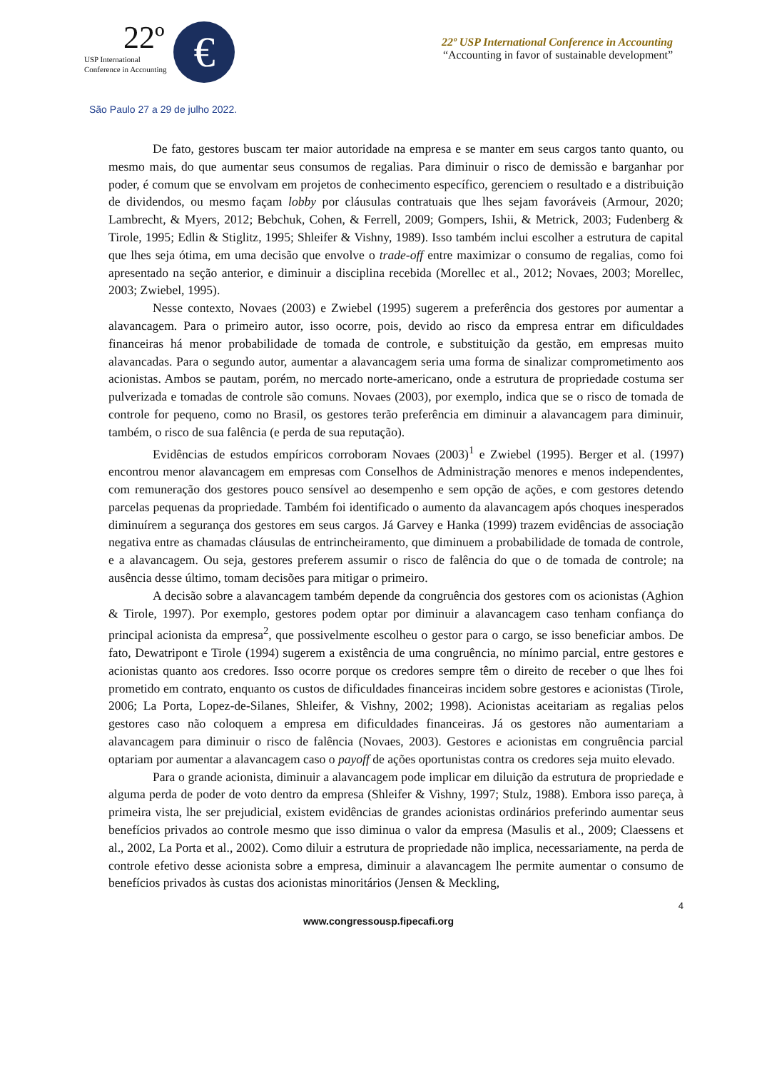22º
USP International
Conference in Accounting
€
22º USP International Conference in Accounting
“Accounting in favor of sustainable development”
São Paulo 27 a 29 de julho 2022.
De fato, gestores buscam ter maior autoridade na empresa e se manter em seus cargos tanto quanto, ou mesmo mais, do que aumentar seus consumos de regalias. Para diminuir o risco de demissão e barganhar por poder, é comum que se envolvam em projetos de conhecimento específico, gerenciem o resultado e a distribuição de dividendos, ou mesmo façam lobby por cláusulas contratuais que lhes sejam favoráveis (Armour, 2020; Lambrecht, & Myers, 2012; Bebchuk, Cohen, & Ferrell, 2009; Gompers, Ishii, & Metrick, 2003; Fudenberg & Tirole, 1995; Edlin & Stiglitz, 1995; Shleifer & Vishny, 1989). Isso também inclui escolher a estrutura de capital que lhes seja ótima, em uma decisão que envolve o trade-off entre maximizar o consumo de regalias, como foi apresentado na seção anterior, e diminuir a disciplina recebida (Morellec et al., 2012; Novaes, 2003; Morellec, 2003; Zwiebel, 1995).
Nesse contexto, Novaes (2003) e Zwiebel (1995) sugerem a preferência dos gestores por aumentar a alavancagem. Para o primeiro autor, isso ocorre, pois, devido ao risco da empresa entrar em dificuldades financeiras há menor probabilidade de tomada de controle, e substituição da gestão, em empresas muito alavancadas. Para o segundo autor, aumentar a alavancagem seria uma forma de sinalizar comprometimento aos acionistas. Ambos se pautam, porém, no mercado norte-americano, onde a estrutura de propriedade costuma ser pulverizada e tomadas de controle são comuns. Novaes (2003), por exemplo, indica que se o risco de tomada de controle for pequeno, como no Brasil, os gestores terão preferência em diminuir a alavancagem para diminuir, também, o risco de sua falência (e perda de sua reputação).
Evidências de estudos empíricos corroboram Novaes (2003)<sup>1</sup> e Zwiebel (1995). Berger et al. (1997) encontrou menor alavancagem em empresas com Conselhos de Administração menores e menos independentes, com remuneração dos gestores pouco sensível ao desempenho e sem opção de ações, e com gestores detendo parcelas pequenas da propriedade. Também foi identificado o aumento da alavancagem após choques inesperados diminuírem a segurança dos gestores em seus cargos. Já Garvey e Hanka (1999) trazem evidências de associação negativa entre as chamadas cláusulas de entrincheiramento, que diminuem a probabilidade de tomada de controle, e a alavancagem. Ou seja, gestores preferem assumir o risco de falência do que o de tomada de controle; na ausência desse último, tomam decisões para mitigar o primeiro.
A decisão sobre a alavancagem também depende da congruência dos gestores com os acionistas (Aghion & Tirole, 1997). Por exemplo, gestores podem optar por diminuir a alavancagem caso tenham confiança do principal acionista da empresa<sup>2</sup>, que possivelmente escolheu o gestor para o cargo, se isso beneficiar ambos. De fato, Dewatripont e Tirole (1994) sugerem a existência de uma congruência, no mínimo parcial, entre gestores e acionistas quanto aos credores. Isso ocorre porque os credores sempre têm o direito de receber o que lhes foi prometido em contrato, enquanto os custos de dificuldades financeiras incidem sobre gestores e acionistas (Tirole, 2006; La Porta, Lopez-de-Silanes, Shleifer, & Vishny, 2002; 1998). Acionistas aceitariam as regalias pelos gestores caso não coloquem a empresa em dificuldades financeiras. Já os gestores não aumentariam a alavancagem para diminuir o risco de falência (Novaes, 2003). Gestores e acionistas em congruência parcial optariam por aumentar a alavancagem caso o payoff de ações oportunistas contra os credores seja muito elevado.
Para o grande acionista, diminuir a alavancagem pode implicar em diluição da estrutura de propriedade e alguma perda de poder de voto dentro da empresa (Shleifer & Vishny, 1997; Stulz, 1988). Embora isso pareça, à primeira vista, lhe ser prejudicial, existem evidências de grandes acionistas ordinários preferindo aumentar seus benefícios privados ao controle mesmo que isso diminua o valor da empresa (Masulis et al., 2009; Claessens et al., 2002, La Porta et al., 2002). Como diluir a estrutura de propriedade não implica, necessariamente, na perda de controle efetivo desse acionista sobre a empresa, diminuir a alavancagem lhe permite aumentar o consumo de benefícios privados às custas dos acionistas minoritários (Jensen & Meckling,
4
www.congressousp.fipecafi.org